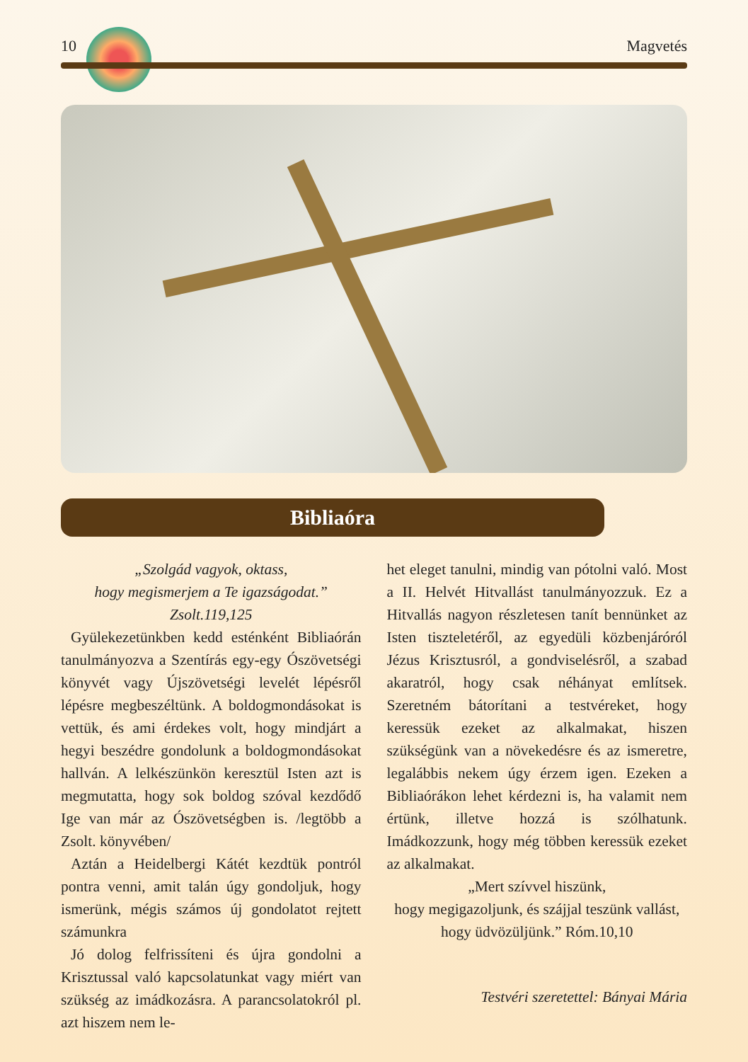10 Magvetés
Bibliaóra
„Szolgád vagyok, oktass,
hogy megismerjem a Te igazságodat.”
Zsolt.119,125
Gyülekezetünkben kedd esténként Bibliaórán tanulmányozva a Szentírás egy-egy Ószövetségi könyvét vagy Újszövetségi levelét lépésről lépésre megbeszéltünk. A boldogmondásokat is vettük, és ami érdekes volt, hogy mindjárt a hegyi beszédre gondolunk a boldogmondásokat hallván. A lelkészünkön keresztül Isten azt is megmutatta, hogy sok boldog szóval kezdődő Ige van már az Ószövetségben is. /legtöbb a Zsolt. könyvében/
Aztán a Heidelbergi Kátét kezdtük pontról pontra venni, amit talán úgy gondoljuk, hogy ismerünk, mégis számos új gondolatot rejtett számunkra
Jó dolog felfrissíteni és újra gondolni a Krisztussal való kapcsolatunkat vagy miért van szükség az imádkozásra. A parancsolatokról pl. azt hiszem nem le-
het eleget tanulni, mindig van pótolni való. Most a II. Helvét Hitvallást tanulmányozzuk. Ez a Hitvallás nagyon részletesen tanít bennünket az Isten tiszteletéről, az egyedüli közbenjáróról Jézus Krisztusról, a gondviselésről, a szabad akaratról, hogy csak néhányat említsek. Szeretném bátorítani a testvéreket, hogy keressük ezeket az alkalmakat, hiszen szükségünk van a növekedésre és az ismeretre, legalábbis nekem úgy érzem igen. Ezeken a Bibliaórákon lehet kérdezni is, ha valamit nem értünk, illetve hozzá is szólhatunk. Imádkozzunk, hogy még többen keressük ezeket az alkalmakat.
„Mert szívvel hiszünk,
hogy megigazoljunk, és szájjal teszünk vallást, hogy üdvözüljünk.” Róm.10,10
Testvéri szeretettel: Bányai Mária